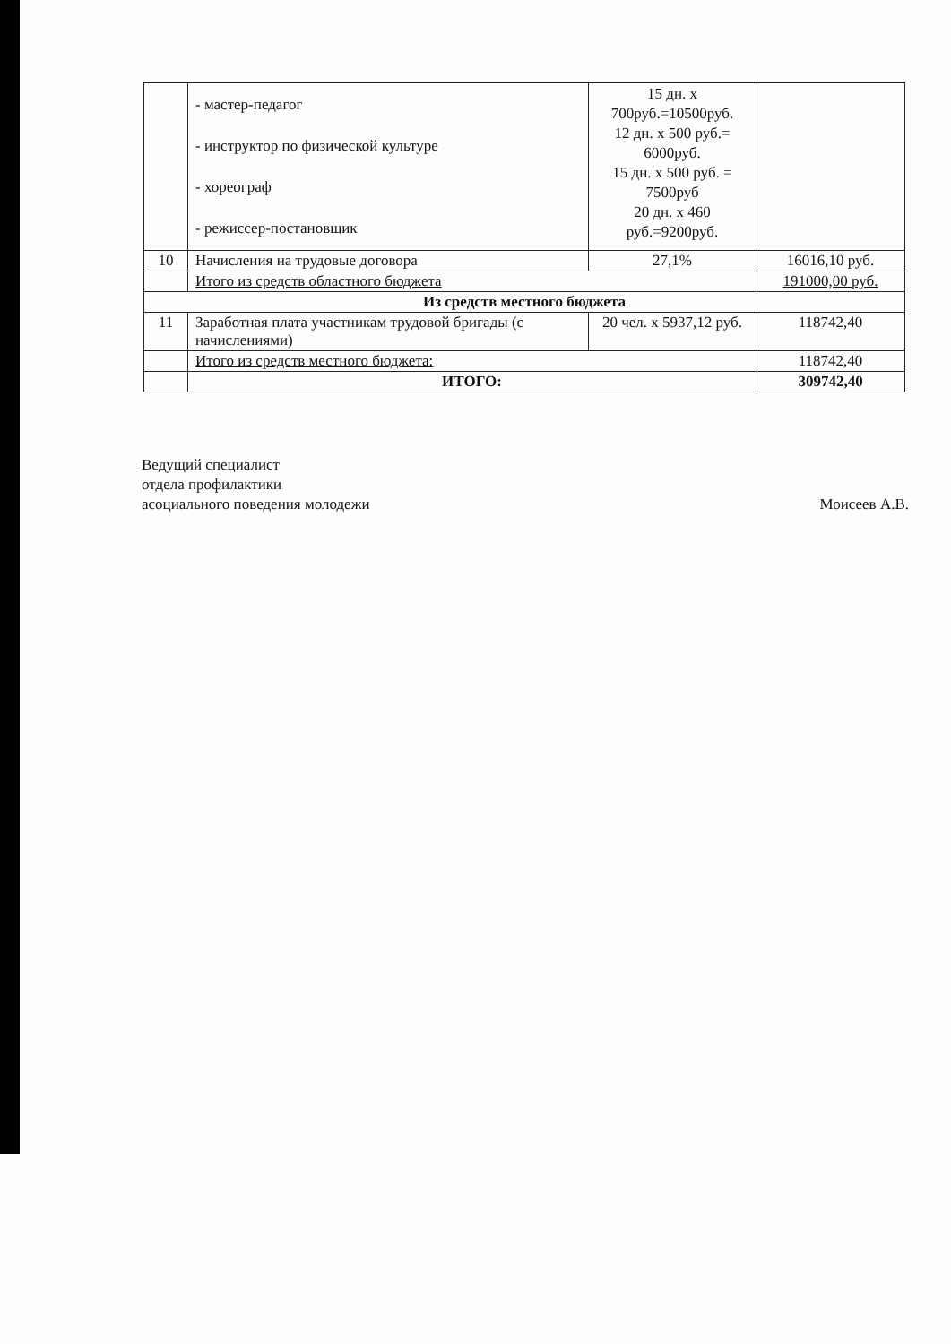| | - мастер-педагог - инструктор по физической культуре - хореограф - режиссер-постановщик | 15 дн. х 700руб.=10500руб. 12 дн. х 500 руб.= 6000руб. 15 дн. х 500 руб. = 7500руб 20 дн. х 460 руб.=9200руб. | |
| 10 | Начисления на трудовые договора | 27,1% | 16016,10 руб. |
| | Итого из средств областного бюджета | | 191000,00 руб. |
| Из средств местного бюджета | | | |
| 11 | Заработная плата участникам трудовой бригады (с начислениями) | 20 чел. х 5937,12 руб. | 118742,40 |
| | Итого из средств местного бюджета: | | 118742,40 |
| | ИТОГО: | | 309742,40 |
Ведущий специалист
отдела профилактики
асоциального поведения молодежи
Моисеев А.В.